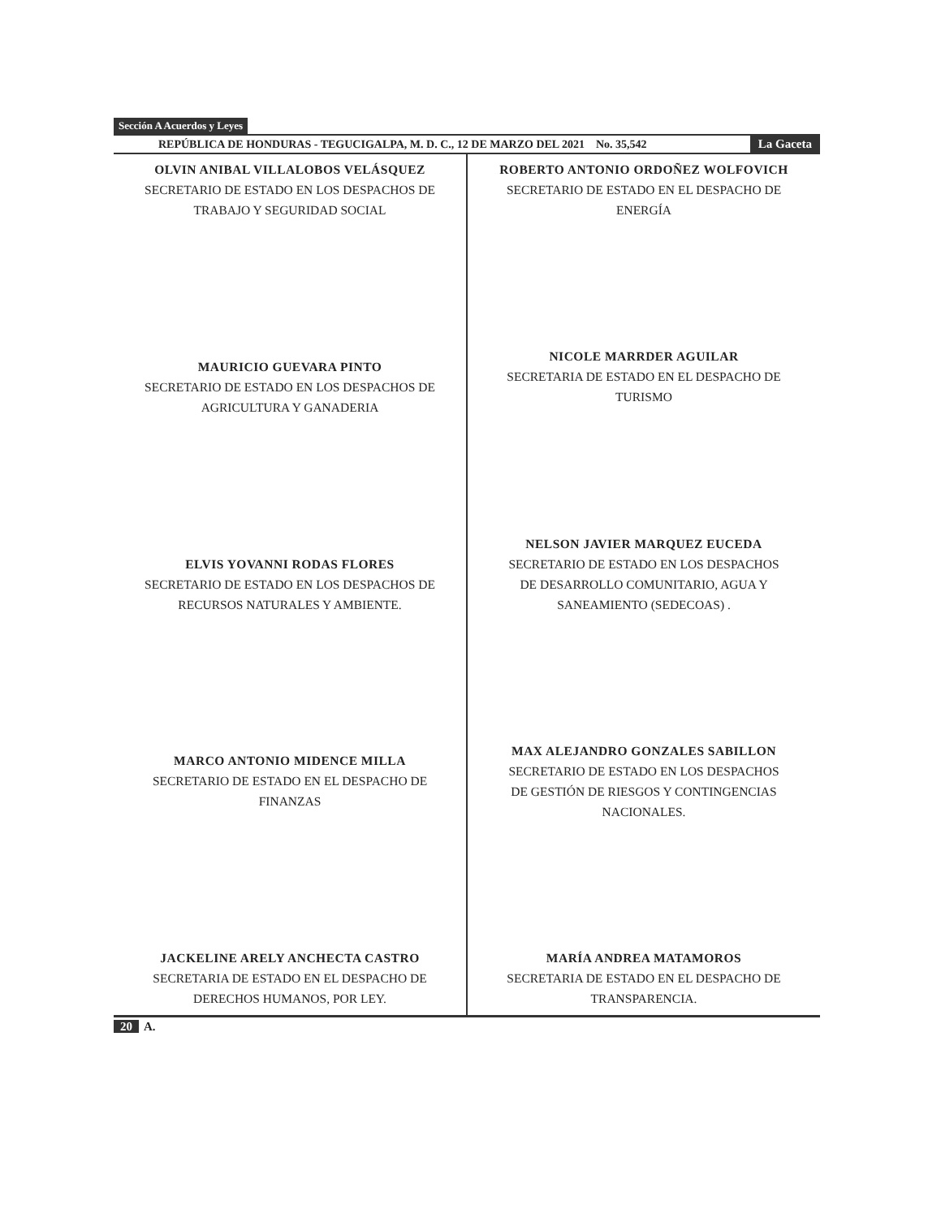Sección A Acuerdos y Leyes
REPÚBLICA DE HONDURAS - TEGUCIGALPA, M. D. C., 12 DE MARZO DEL 2021 No. 35,542 La Gaceta
OLVIN ANIBAL VILLALOBOS VELÁSQUEZ
SECRETARIO DE ESTADO EN LOS DESPACHOS DE
TRABAJO Y SEGURIDAD SOCIAL
MAURICIO GUEVARA PINTO
SECRETARIO DE ESTADO EN LOS DESPACHOS DE
AGRICULTURA Y GANADERIA
ELVIS YOVANNI RODAS FLORES
SECRETARIO DE ESTADO EN LOS DESPACHOS DE
RECURSOS NATURALES Y AMBIENTE.
MARCO ANTONIO MIDENCE MILLA
SECRETARIO DE ESTADO EN EL DESPACHO DE
FINANZAS
JACKELINE ARELY ANCHECTA CASTRO
SECRETARIA DE ESTADO EN EL DESPACHO DE
DERECHOS HUMANOS, POR LEY.
ROBERTO ANTONIO ORDOÑEZ WOLFOVICH
SECRETARIO DE ESTADO EN EL DESPACHO DE
ENERGÍA
NICOLE MARRDER AGUILAR
SECRETARIA DE ESTADO EN EL DESPACHO DE
TURISMO
NELSON JAVIER MARQUEZ EUCEDA
SECRETARIO DE ESTADO EN LOS DESPACHOS
DE DESARROLLO COMUNITARIO, AGUA Y
SANEAMIENTO (SEDECOAS) .
MAX ALEJANDRO GONZALES SABILLON
SECRETARIO DE ESTADO EN LOS DESPACHOS
DE GESTIÓN DE RIESGOS Y CONTINGENCIAS
NACIONALES.
MARÍA ANDREA MATAMOROS
SECRETARIA DE ESTADO EN EL DESPACHO DE
TRANSPARENCIA.
20 A.